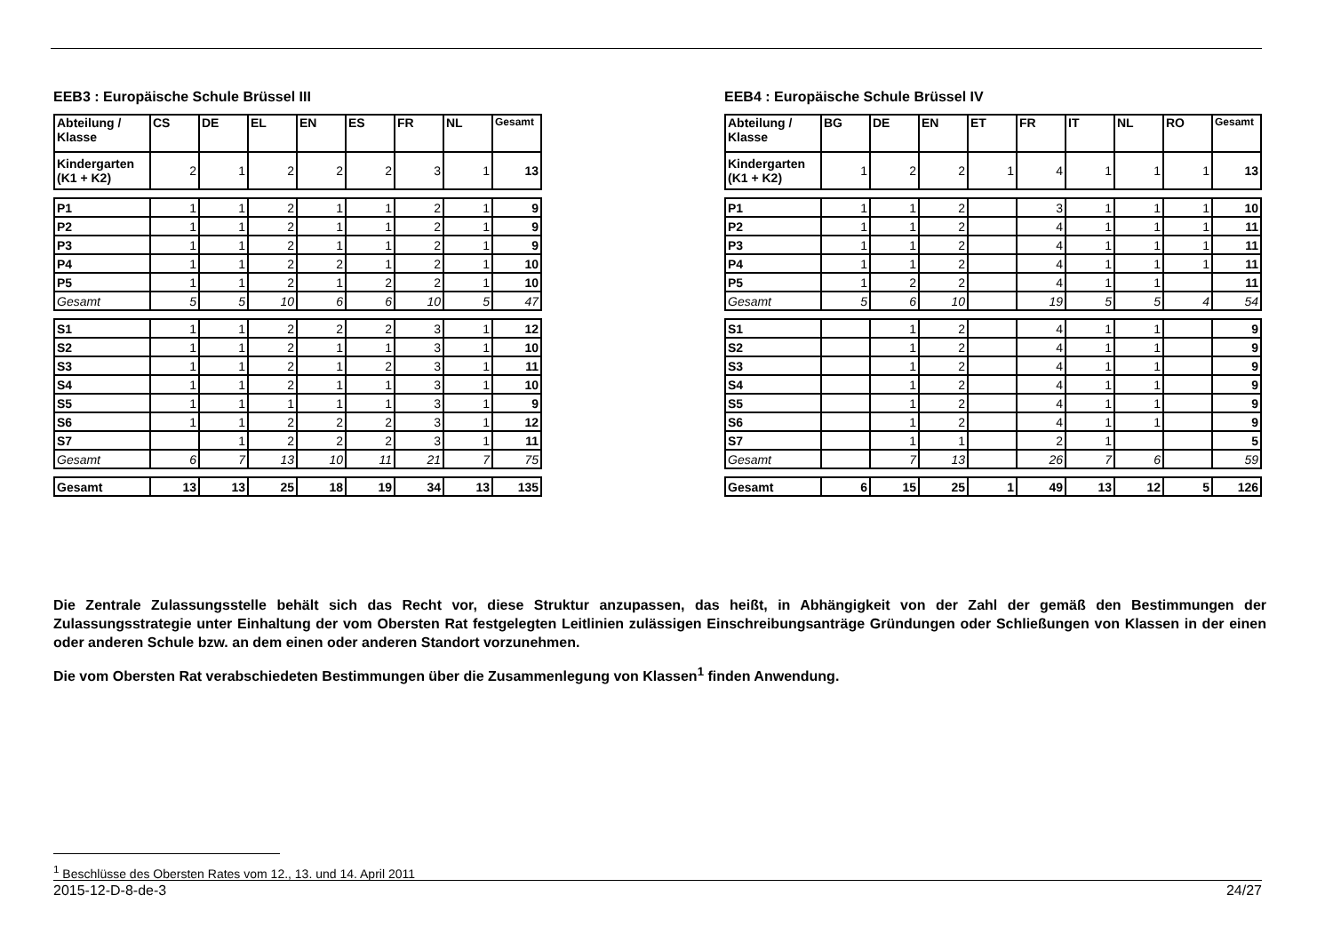EEB3 : Europäische Schule Brüssel III
| Abteilung / Klasse | CS | DE | EL | EN | ES | FR | NL | Gesamt |
| Kindergarten (K1 + K2) | 2 | 1 | 2 | 2 | 2 | 3 | 1 | 13 |
| P1 | 1 | 1 | 2 | 1 | 1 | 2 | 1 | 9 |
| P2 | 1 | 1 | 2 | 1 | 1 | 2 | 1 | 9 |
| P3 | 1 | 1 | 2 | 1 | 1 | 2 | 1 | 9 |
| P4 | 1 | 1 | 2 | 2 | 1 | 2 | 1 | 10 |
| P5 | 1 | 1 | 2 | 1 | 2 | 2 | 1 | 10 |
| Gesamt | 5 | 5 | 10 | 6 | 6 | 10 | 5 | 47 |
| S1 | 1 | 1 | 2 | 2 | 2 | 3 | 1 | 12 |
| S2 | 1 | 1 | 2 | 1 | 1 | 3 | 1 | 10 |
| S3 | 1 | 1 | 2 | 1 | 2 | 3 | 1 | 11 |
| S4 | 1 | 1 | 2 | 1 | 1 | 3 | 1 | 10 |
| S5 | 1 | 1 | 1 | 1 | 1 | 3 | 1 | 9 |
| S6 | 1 | 1 | 2 | 2 | 2 | 3 | 1 | 12 |
| S7 | | 1 | 2 | 2 | 2 | 3 | 1 | 11 |
| Gesamt | 6 | 7 | 13 | 10 | 11 | 21 | 7 | 75 |
| Gesamt | 13 | 13 | 25 | 18 | 19 | 34 | 13 | 135 |
EEB4 : Europäische Schule Brüssel IV
| Abteilung / Klasse | BG | DE | EN | ET | FR | IT | NL | RO | Gesamt |
| Kindergarten (K1 + K2) | 1 | 2 | 2 | 1 | 4 | 1 | 1 | 1 | 13 |
| P1 | 1 | 1 | 2 | | 3 | 1 | 1 | 1 | 10 |
| P2 | 1 | 1 | 2 | | 4 | 1 | 1 | 1 | 11 |
| P3 | 1 | 1 | 2 | | 4 | 1 | 1 | 1 | 11 |
| P4 | 1 | 1 | 2 | | 4 | 1 | 1 | 1 | 11 |
| P5 | 1 | 2 | 2 | | 4 | 1 | 1 | | 11 |
| Gesamt | 5 | 6 | 10 | | 19 | 5 | 5 | 4 | 54 |
| S1 | | 1 | 2 | | 4 | 1 | 1 | | 9 |
| S2 | | 1 | 2 | | 4 | 1 | 1 | | 9 |
| S3 | | 1 | 2 | | 4 | 1 | 1 | | 9 |
| S4 | | 1 | 2 | | 4 | 1 | 1 | | 9 |
| S5 | | 1 | 2 | | 4 | 1 | 1 | | 9 |
| S6 | | 1 | 2 | | 4 | 1 | 1 | | 9 |
| S7 | | 1 | 1 | | 2 | 1 | | | 5 |
| Gesamt | | 7 | 13 | | 26 | 7 | 6 | | 59 |
| Gesamt | 6 | 15 | 25 | 1 | 49 | 13 | 12 | 5 | 126 |
Die Zentrale Zulassungsstelle behält sich das Recht vor, diese Struktur anzupassen, das heißt, in Abhängigkeit von der Zahl der gemäß den Bestimmungen der Zulassungsstrategie unter Einhaltung der vom Obersten Rat festgelegten Leitlinien zulässigen Einschreibungsanträge Gründungen oder Schließungen von Klassen in der einen oder anderen Schule bzw. an dem einen oder anderen Standort vorzunehmen.
Die vom Obersten Rat verabschiedeten Bestimmungen über die Zusammenlegung von Klassen<sup>1</sup> finden Anwendung.
<sup>1</sup> Beschlüsse des Obersten Rates vom 12., 13. und 14. April 2011
2015-12-D-8-de-3 24/27